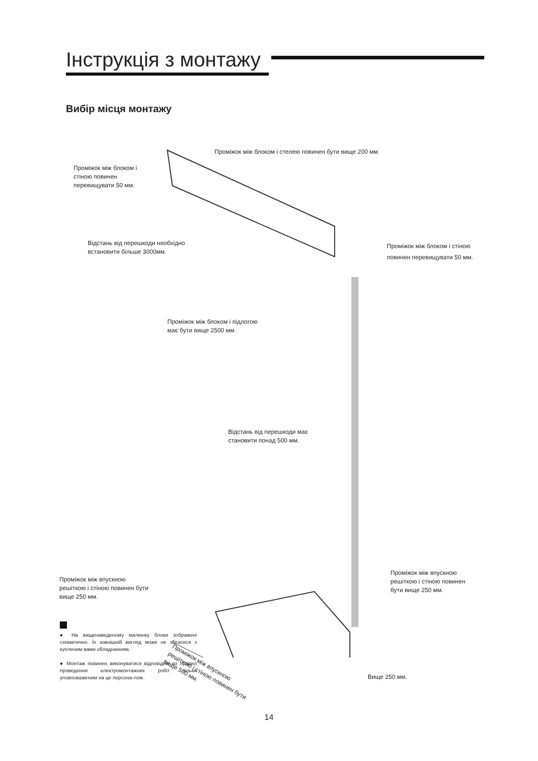Інструкція з монтажу
Вибір місця монтажу
Проміжок між блоком і стелею повинен бути вище 200 мм.
Проміжок між блоком і
стіною повинен
перевищувати 50 мм.
Відстань від перешкоди необхідно
встановити більше 3000мм.
Проміжок між блоком і стіною
повинен перевищувати 50 мм.
Проміжок між блоком і підлогою
має бути вище 2500 мм.
Відстань від перешкоди має
становити понад 500 мм.
Проміжок між впускною
решіткою і стіною повинен бути
вище 250 мм.
Проміжок між впускною
решіткою і стіною повинен
бути вище 250 мм.
Проміжок між впускною
решіткою і стіною повинен бути
вище 500 мм.
Вище 250 мм.
● На вищенаведеному малюнку блоки зображені схематично. Їх зовнішній вигляд може не збігатися з купленим вами обладнанням.
● Монтаж повинен виконуватися відповідно до правил проведення електромонтажних робіт тільки уповноваженим на це персона-лом.
14